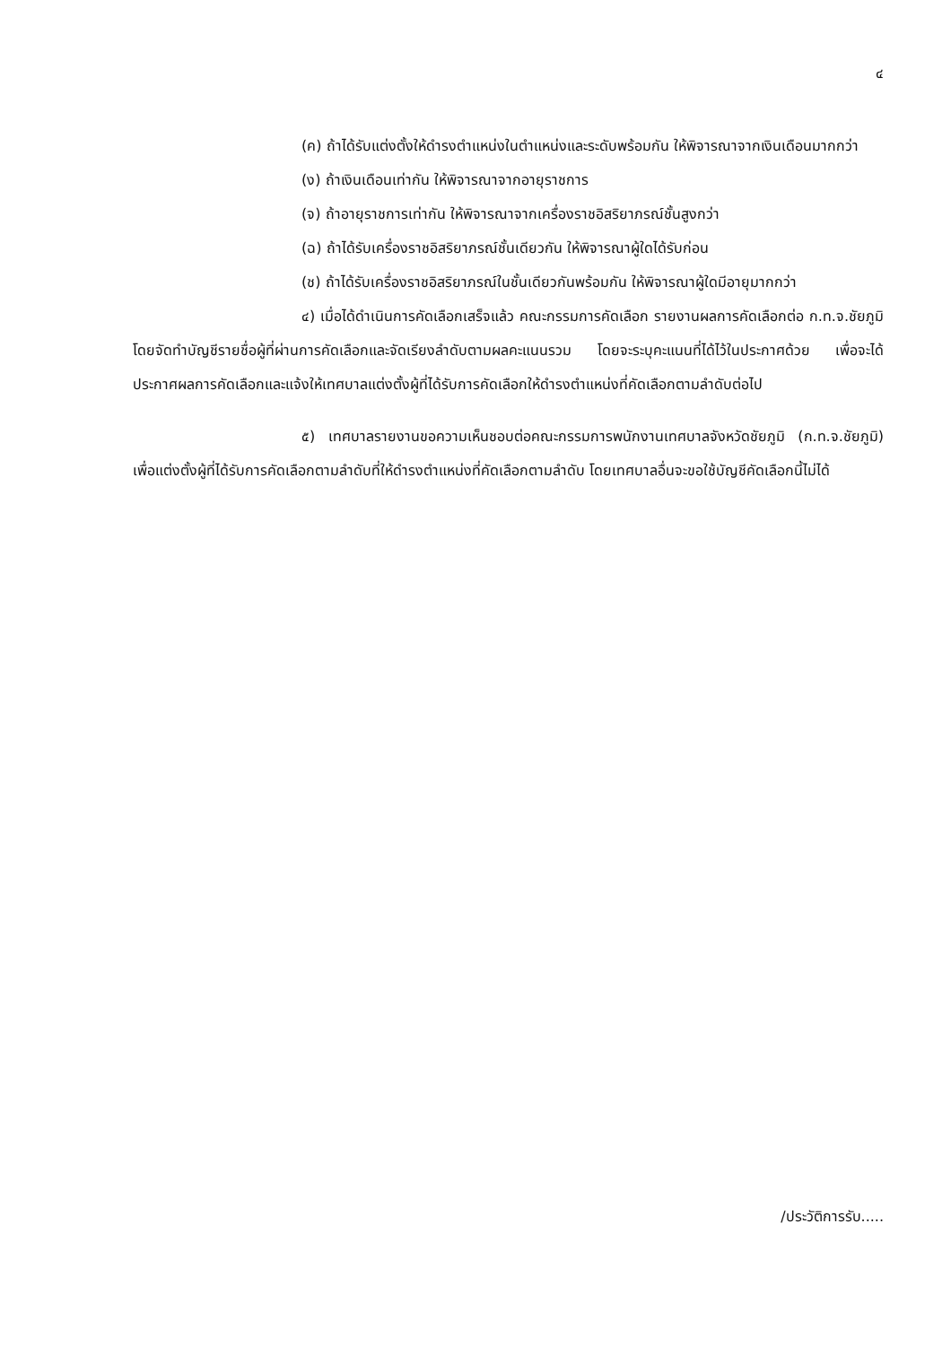๔
(ค) ถ้าได้รับแต่งตั้งให้ดำรงตำแหน่งในตำแหน่งและระดับพร้อมกัน ให้พิจารณาจากเงินเดือนมากกว่า
(ง) ถ้าเงินเดือนเท่ากัน ให้พิจารณาจากอายุราชการ
(จ) ถ้าอายุราชการเท่ากัน ให้พิจารณาจากเครื่องราชอิสริยาภรณ์ชั้นสูงกว่า
(ฉ) ถ้าได้รับเครื่องราชอิสริยาภรณ์ชั้นเดียวกัน ให้พิจารณาผู้ใดได้รับก่อน
(ช) ถ้าได้รับเครื่องราชอิสริยาภรณ์ในชั้นเดียวกันพร้อมกัน ให้พิจารณาผู้ใดมีอายุมากกว่า
๔) เมื่อได้ดำเนินการคัดเลือกเสร็จแล้ว คณะกรรมการคัดเลือก รายงานผลการคัดเลือกต่อ ก.ท.จ.ชัยภูมิ โดยจัดทำบัญชีรายชื่อผู้ที่ผ่านการคัดเลือกและจัดเรียงลำดับตามผลคะแนนรวม โดยจะระบุคะแนนที่ได้ไว้ในประกาศด้วย เพื่อจะได้ประกาศผลการคัดเลือกและแจ้งให้เทศบาลแต่งตั้งผู้ที่ได้รับการคัดเลือกให้ดำรงตำแหน่งที่คัดเลือกตามลำดับต่อไป
๕) เทศบาลรายงานขอความเห็นชอบต่อคณะกรรมการพนักงานเทศบาลจังหวัดชัยภูมิ (ก.ท.จ.ชัยภูมิ) เพื่อแต่งตั้งผู้ที่ได้รับการคัดเลือกตามลำดับที่ให้ดำรงตำแหน่งที่คัดเลือกตามลำดับ โดยเทศบาลอื่นจะขอใช้บัญชีคัดเลือกนี้ไม่ได้
/ประวัติการรับ.....